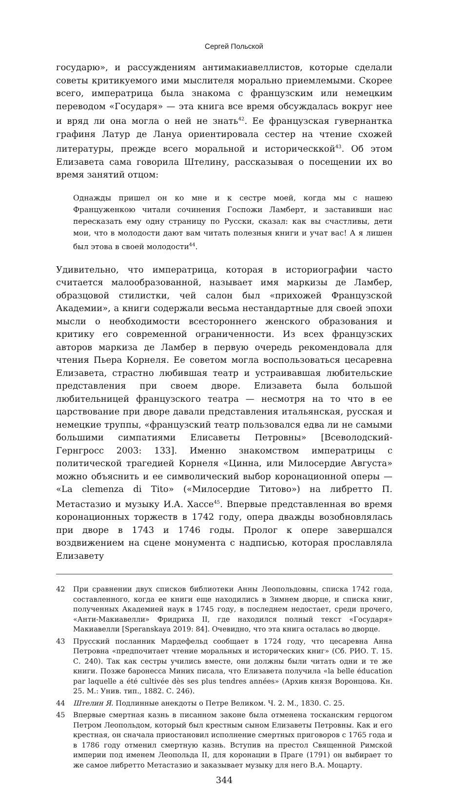Сергей Польской
государю», и рассуждениям антимакиавеллистов, которые сделали советы критикуемого ими мыслителя морально приемлемыми. Скорее всего, императрица была знакома с французским или немецким переводом «Государя» — эта книга все время обсуждалась вокруг нее и вряд ли она могла о ней не знать<sup>42</sup>. Ее французская гувернантка графиня Латур де Лануа ориентировала сестер на чтение схожей литературы, прежде всего моральной и историческ­кой<sup>43</sup>. Об этом Елизавета сама говорила Штелину, рассказывая о посещении их во время занятий отцом:
Однажды пришел он ко мне и к сестре моей, когда мы с нашею Француженкою читали сочинения Госпожи Ламберт, и заставивши нас пересказать ему одну страницу по Русски, сказал: как вы счастливы, дети мои, что в молодости дают вам читать полезныя книги и учат вас! А я лишен был этова в своей молодости<sup>44</sup>.
Удивительно, что императрица, которая в историографии часто считается малообразованной, называет имя маркизы де Ламбер, образцовой стилистки, чей салон был «прихожей Французской Академии», а книги содержали весьма нестандартные для своей эпохи мысли о необходимости всестороннего женского образования и критику его современной ограниченности. Из всех французских авторов маркиза де Ламбер в первую очередь рекомендовала для чтения Пьера Корнеля. Ее советом могла воспользоваться цесаревна Елизавета, страстно любившая театр и устраивавшая любительские представления при своем дворе. Елизавета была большой любительницей французского театра — несмотря на то что в ее царствование при дворе давали представления итальянская, русская и немецкие труппы, «французский театр пользовался едва ли не самыми большими симпатиями Елисаветы Петровны» [Всеволодский-Гернгросс 2003: 133]. Именно знакомством императрицы с политической трагедией Корнеля «Цинна, или Милосердие Августа» можно объяснить и ее символический выбор коронационной оперы — «La clemenza di Tito» («Милосердие Титово») на либретто П. Метастазио и музыку И.А. Хассе<sup>45</sup>. Впервые представленная во время коронационных торжеств в 1742 году, опера дважды возобновлялась при дворе в 1743 и 1746 годы. Пролог к опере завершался воздвижением на сцене монумента с надписью, которая прославляла Елизавету
42 При сравнении двух списков библиотеки Анны Леопольдовны, списка 1742 года, составленного, когда ее книги еще находились в Зимнем дворце, и списка книг, полученных Академией наук в 1745 году, в последнем недостает, среди прочего, «Анти-Макиавелли» Фридриха II, где находился полный текст «Государя» Макиавелли [Speranskaya 2019: 84]. Очевидно, что эта книга осталась во дворце.
43 Прусский посланник Мардефельд сообщает в 1724 году, что цесаревна Анна Петровна «предпочитает чтение моральных и исторических книг» (Сб. РИО. Т. 15. С. 240). Так как сестры учились вместе, они должны были читать одни и те же книги. Позже баронесса Миних писала, что Елизавета получила «la belle éducation par laquelle a été cultivée dès ses plus tendres années» (Архив князя Воронцова. Кн. 25. М.: Унив. тип., 1882. С. 246).
44 Штелин Я. Подлинные анекдоты о Петре Великом. Ч. 2. М., 1830. С. 25.
45 Впервые смертная казнь в писанном законе была отменена тосканским герцогом Петром Леопольдом, который был крестным сыном Елизаветы Петровны. Как и его крестная, он сначала приостановил исполнение смертных приговоров с 1765 года и в 1786 году отменил смертную казнь. Вступив на престол Священной Римской империи под именем Леопольда II, для коронации в Праге (1791) он выбирает то же самое либретто Метастазио и заказывает музыку для него В.А. Моцарту.
344